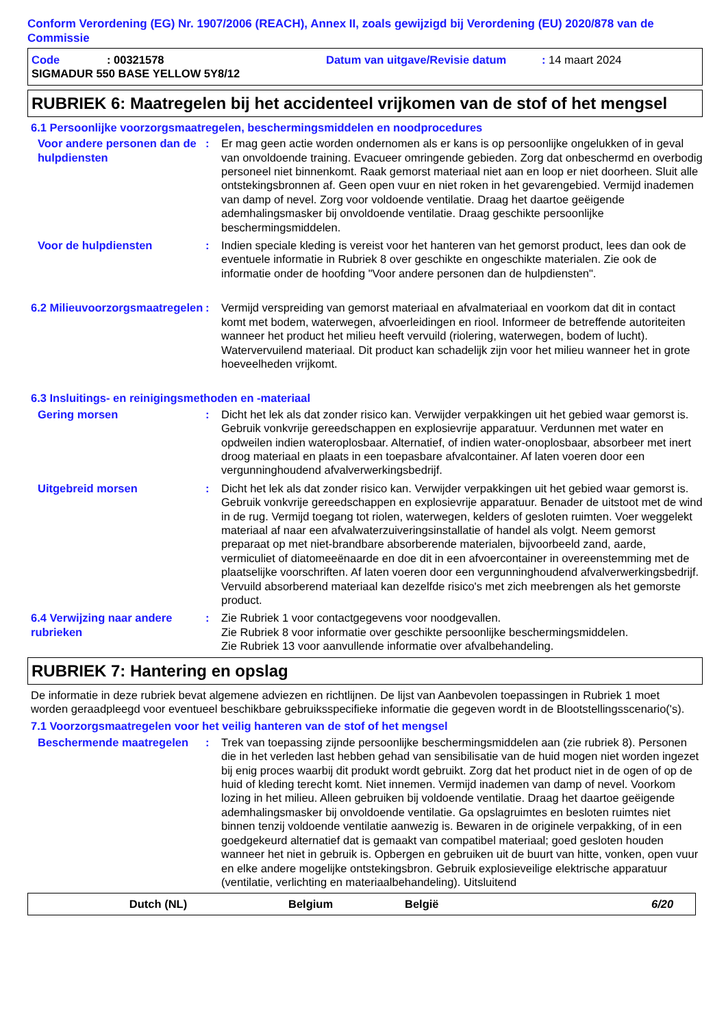Conform Verordening (EG) Nr. 1907/2006 (REACH), Annex II, zoals gewijzigd bij Verordening (EU) 2020/878 van de Commissie
Code: 00321578 Datum van uitgave/Revisie datum: 14 maart 2024
SIGMADUR 550 BASE YELLOW 5Y8/12
RUBRIEK 6: Maatregelen bij het accidenteel vrijkomen van de stof of het mengsel
6.1 Persoonlijke voorzorgsmaatregelen, beschermingsmiddelen en noodprocedures
Voor andere personen dan de hulpdiensten
: Er mag geen actie worden ondernomen als er kans is op persoonlijke ongelukken of in geval van onvoldoende training. Evacueer omringende gebieden. Zorg dat onbeschermd en overbodig personeel niet binnenkomt. Raak gemorst materiaal niet aan en loop er niet doorheen. Sluit alle ontstekingsbronnen af. Geen open vuur en niet roken in het gevarengebied. Vermijd inademen van damp of nevel. Zorg voor voldoende ventilatie. Draag het daartoe geëigende ademhalingsmasker bij onvoldoende ventilatie. Draag geschikte persoonlijke beschermingsmiddelen.
Voor de hulpdiensten : Indien speciale kleding is vereist voor het hanteren van het gemorst product, lees dan ook de eventuele informatie in Rubriek 8 over geschikte en ongeschikte materialen. Zie ook de informatie onder de hoofding "Voor andere personen dan de hulpdiensten".
6.2 Milieuvoorzorgsmaatregelen
: Vermijd verspreiding van gemorst materiaal en afvalmateriaal en voorkom dat dit in contact komt met bodem, waterwegen, afvoerleidingen en riool. Informeer de betreffende autoriteiten wanneer het product het milieu heeft vervuild (riolering, waterwegen, bodem of lucht). Watervervuilend materiaal. Dit product kan schadelijk zijn voor het milieu wanneer het in grote hoeveelheden vrijkomt.
6.3 Insluitings- en reinigingsmethoden en -materiaal
Gering morsen : Dicht het lek als dat zonder risico kan. Verwijder verpakkingen uit het gebied waar gemorst is. Gebruik vonkvrije gereedschappen en explosievrije apparatuur. Verdunnen met water en opdweilen indien wateroplosbaar. Alternatief, of indien water-onoplosbaar, absorbeer met inert droog materiaal en plaats in een toepasbare afvalcontainer. Af laten voeren door een vergunninghoudend afvalverwerkingsbedrijf.
Uitgebreid morsen : Dicht het lek als dat zonder risico kan. Verwijder verpakkingen uit het gebied waar gemorst is. Gebruik vonkvrije gereedschappen en explosievrije apparatuur. Benader de uitstoot met de wind in de rug. Vermijd toegang tot riolen, waterwegen, kelders of gesloten ruimten. Voer weggelekt materiaal af naar een afvalwaterzuiveringsinstallatie of handel als volgt. Neem gemorst preparaat op met niet-brandbare absorberende materialen, bijvoorbeeld zand, aarde, vermiculiet of diatomeeënaarde en doe dit in een afvoercontainer in overeenstemming met de plaatselijke voorschriften. Af laten voeren door een vergunninghoudend afvalverwerkingsbedrijf. Vervuild absorberend materiaal kan dezelfde risico's met zich meebrengen als het gemorste product.
6.4 Verwijzing naar andere rubrieken
: Zie Rubriek 1 voor contactgegevens voor noodgevallen.
Zie Rubriek 8 voor informatie over geschikte persoonlijke beschermingsmiddelen.
Zie Rubriek 13 voor aanvullende informatie over afvalbehandeling.
RUBRIEK 7: Hantering en opslag
De informatie in deze rubriek bevat algemene adviezen en richtlijnen. De lijst van Aanbevolen toepassingen in Rubriek 1 moet worden geraadpleegd voor eventueel beschikbare gebruiksspecifieke informatie die gegeven wordt in de Blootstellingsscenario('s).
7.1 Voorzorgsmaatregelen voor het veilig hanteren van de stof of het mengsel
Beschermende maatregelen : Trek van toepassing zijnde persoonlijke beschermingsmiddelen aan (zie rubriek 8). Personen die in het verleden last hebben gehad van sensibilisatie van de huid mogen niet worden ingezet bij enig proces waarbij dit produkt wordt gebruikt. Zorg dat het product niet in de ogen of op de huid of kleding terecht komt. Niet innemen. Vermijd inademen van damp of nevel. Voorkom lozing in het milieu. Alleen gebruiken bij voldoende ventilatie. Draag het daartoe geëigende ademhalingsmasker bij onvoldoende ventilatie. Ga opslagruimtes en besloten ruimtes niet binnen tenzij voldoende ventilatie aanwezig is. Bewaren in de originele verpakking, of in een goedgekeurd alternatief dat is gemaakt van compatibel materiaal; goed gesloten houden wanneer het niet in gebruik is. Opbergen en gebruiken uit de buurt van hitte, vonken, open vuur en elke andere mogelijke ontstekingsbron. Gebruik explosieveilige elektrische apparatuur (ventilatie, verlichting en materiaalbehandeling). Uitsluitend
Dutch (NL) Belgium België 6/20